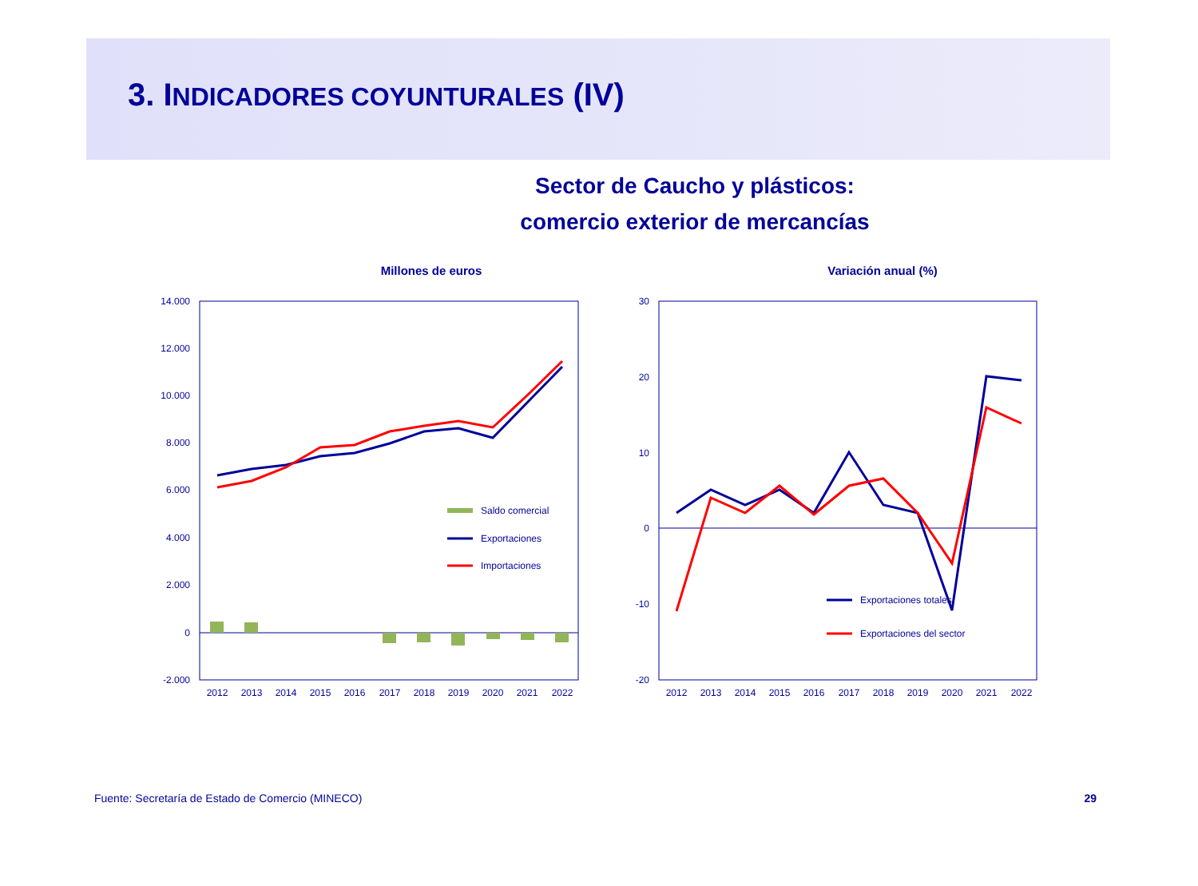3. INDICADORES COYUNTURALES (IV)
Sector de Caucho y plásticos:
comercio exterior de mercancías
Millones de euros
14.000
12.000
10.000
8.000
6.000
4.000
2.000
0
-2.000
Saldo comercial
Exportaciones
Importaciones
2012
2013
2014
2015
2016
2017
2018
2019
2020
2021
2022
Variación anual (%)
30
20
10
0
-10
-20
Exportaciones totales
Exportaciones del sector
2012
2013
2014
2015
2016
2017
2018
2019
2020
2021
2022
Fuente: Secretaría de Estado de Comercio (MINECO) 29